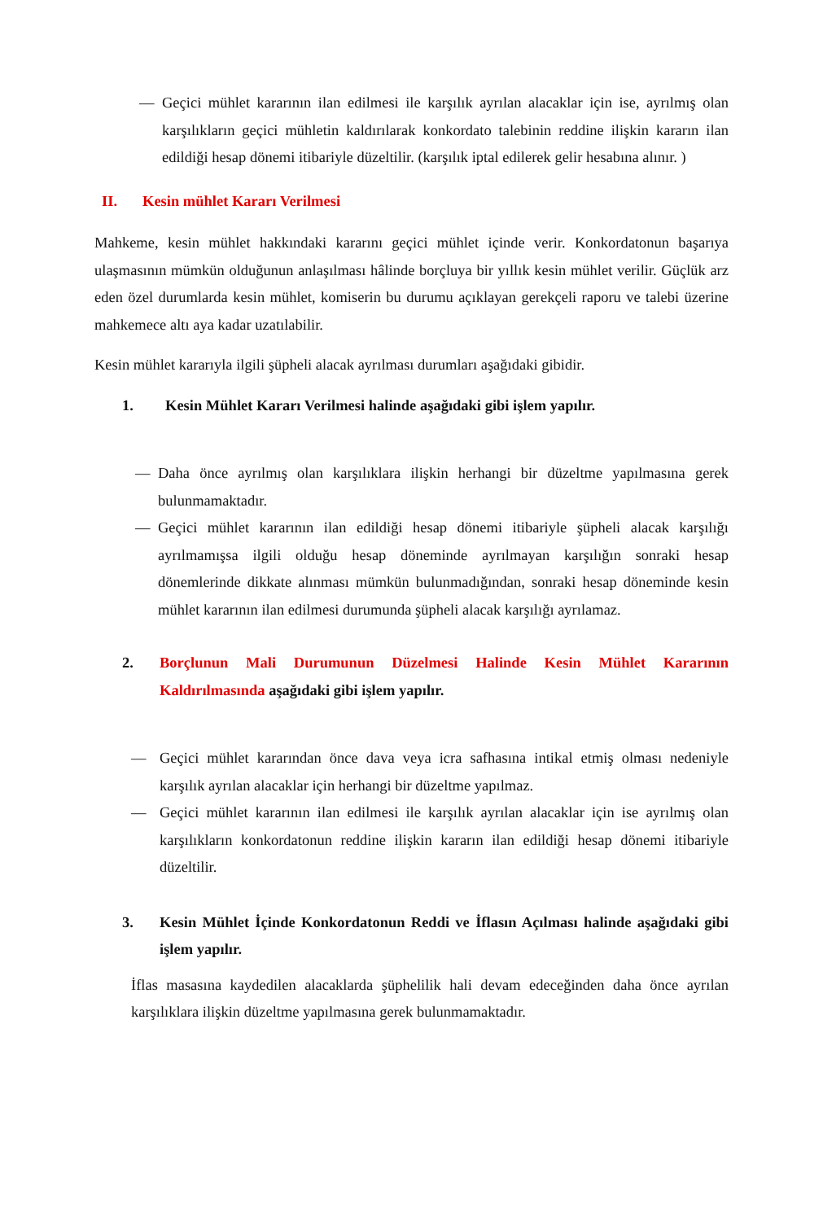— Geçici mühlet kararının ilan edilmesi ile karşılık ayrılan alacaklar için ise, ayrılmış olan karşılıkların geçici mühletin kaldırılarak konkordato talebinin reddine ilişkin kararın ilan edildiği hesap dönemi itibariyle düzeltilir. (karşılık iptal edilerek gelir hesabına alınır. )
II. Kesin mühlet Kararı Verilmesi
Mahkeme, kesin mühlet hakkındaki kararını geçici mühlet içinde verir. Konkordatonun başarıya ulaşmasının mümkün olduğunun anlaşılması hâlinde borçluya bir yıllık kesin mühlet verilir. Güçlük arz eden özel durumlarda kesin mühlet, komiserin bu durumu açıklayan gerekçeli raporu ve talebi üzerine mahkemece altı aya kadar uzatılabilir.
Kesin mühlet kararıyla ilgili şüpheli alacak ayrılması durumları aşağıdaki gibidir.
1. Kesin Mühlet Kararı Verilmesi halinde aşağıdaki gibi işlem yapılır.
— Daha önce ayrılmış olan karşılıklara ilişkin herhangi bir düzeltme yapılmasına gerek bulunmamaktadır.
— Geçici mühlet kararının ilan edildiği hesap dönemi itibariyle şüpheli alacak karşılığı ayrılmamışsa ilgili olduğu hesap döneminde ayrılmayan karşılığın sonraki hesap dönemlerinde dikkate alınması mümkün bulunmadığından, sonraki hesap döneminde kesin mühlet kararının ilan edilmesi durumunda şüpheli alacak karşılığı ayrılamaz.
2. Borçlunun Mali Durumunun Düzelmesi Halinde Kesin Mühlet Kararının Kaldırılmasında aşağıdaki gibi işlem yapılır.
— Geçici mühlet kararından önce dava veya icra safhasına intikal etmiş olması nedeniyle karşılık ayrılan alacaklar için herhangi bir düzeltme yapılmaz.
— Geçici mühlet kararının ilan edilmesi ile karşılık ayrılan alacaklar için ise ayrılmış olan karşılıkların konkordatonun reddine ilişkin kararın ilan edildiği hesap dönemi itibariyle düzeltilir.
3. Kesin Mühlet İçinde Konkordatonun Reddi ve İflasın Açılması halinde aşağıdaki gibi işlem yapılır.
İflas masasına kaydedilen alacaklarda şüphelilik hali devam edeceğinden daha önce ayrılan karşılıklara ilişkin düzeltme yapılmasına gerek bulunmamaktadır.